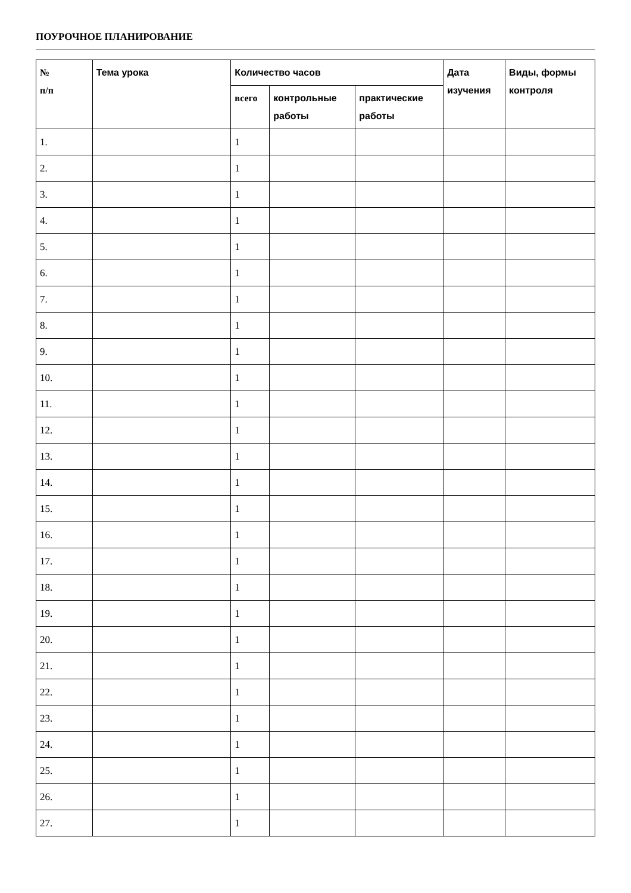ПОУРОЧНОЕ ПЛАНИРОВАНИЕ
| № п/п | Тема урока | Количество часов | | | Дата изучения | Виды, формы контроля |
| --- | --- | --- | --- | --- | --- | --- |
| | | всего | контрольные работы | практические работы | | |
| 1. | | 1 | | | | |
| 2. | | 1 | | | | |
| 3. | | 1 | | | | |
| 4. | | 1 | | | | |
| 5. | | 1 | | | | |
| 6. | | 1 | | | | |
| 7. | | 1 | | | | |
| 8. | | 1 | | | | |
| 9. | | 1 | | | | |
| 10. | | 1 | | | | |
| 11. | | 1 | | | | |
| 12. | | 1 | | | | |
| 13. | | 1 | | | | |
| 14. | | 1 | | | | |
| 15. | | 1 | | | | |
| 16. | | 1 | | | | |
| 17. | | 1 | | | | |
| 18. | | 1 | | | | |
| 19. | | 1 | | | | |
| 20. | | 1 | | | | |
| 21. | | 1 | | | | |
| 22. | | 1 | | | | |
| 23. | | 1 | | | | |
| 24. | | 1 | | | | |
| 25. | | 1 | | | | |
| 26. | | 1 | | | | |
| 27. | | 1 | | | | |